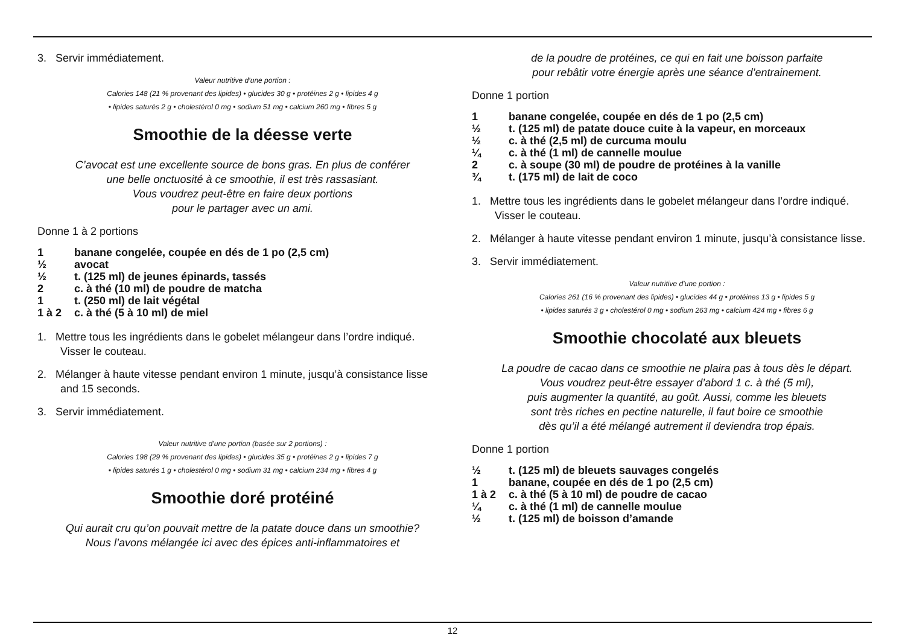3. Servir immédiatement.
Valeur nutritive d’une portion :
Calories 148 (21 % provenant des lipides) • glucides 30 g • protéines 2 g • lipides 4 g
• lipides saturés 2 g • cholestérol 0 mg • sodium 51 mg • calcium 260 mg • fibres 5 g
Smoothie de la déesse verte
C’avocat est une excellente source de bons gras. En plus de conférer
une belle onctuosité à ce smoothie, il est très rassasiant.
Vous voudrez peut-être en faire deux portions
pour le partager avec un ami.
Donne 1 à 2 portions
1 banane congelée, coupée en dés de 1 po (2,5 cm)
½ avocat
½ t. (125 ml) de jeunes épinards, tassés
2 c. à thé (10 ml) de poudre de matcha
1 t. (250 ml) de lait végétal
1 à 2 c. à thé (5 à 10 ml) de miel
1. Mettre tous les ingrédients dans le gobelet mélangeur dans l’ordre indiqué. Visser le couteau.
2. Mélanger à haute vitesse pendant environ 1 minute, jusqu’à consistance lisse and 15 seconds.
3. Servir immédiatement.
Valeur nutritive d’une portion (basée sur 2 portions) :
Calories 198 (29 % provenant des lipides) • glucides 35 g • protéines 2 g • lipides 7 g
• lipides saturés 1 g • cholestérol 0 mg • sodium 31 mg • calcium 234 mg • fibres 4 g
Smoothie doré protéiné
Qui aurait cru qu’on pouvait mettre de la patate douce dans un smoothie?
Nous l’avons mélangée ici avec des épices anti-inflammatoires et
de la poudre de protéines, ce qui en fait une boisson parfaite
pour rebâtir votre énergie après une séance d’entrainement.
Donne 1 portion
1 banane congelée, coupée en dés de 1 po (2,5 cm)
½ t. (125 ml) de patate douce cuite à la vapeur, en morceaux
½ c. à thé (2,5 ml) de curcuma moulu
¼ c. à thé (1 ml) de cannelle moulue
2 c. à soupe (30 ml) de poudre de protéines à la vanille
¾ t. (175 ml) de lait de coco
1. Mettre tous les ingrédients dans le gobelet mélangeur dans l’ordre indiqué. Visser le couteau.
2. Mélanger à haute vitesse pendant environ 1 minute, jusqu’à consistance lisse.
3. Servir immédiatement.
Valeur nutritive d’une portion :
Calories 261 (16 % provenant des lipides) • glucides 44 g • protéines 13 g • lipides 5 g
• lipides saturés 3 g • cholestérol 0 mg • sodium 263 mg • calcium 424 mg • fibres 6 g
Smoothie chocolaté aux bleuets
La poudre de cacao dans ce smoothie ne plaira pas à tous dès le départ.
Vous voudrez peut-être essayer d’abord 1 c. à thé (5 ml),
puis augmenter la quantité, au goût. Aussi, comme les bleuets
sont très riches en pectine naturelle, il faut boire ce smoothie
dès qu’il a été mélangé autrement il deviendra trop épais.
Donne 1 portion
½ t. (125 ml) de bleuets sauvages congelés
1 banane, coupée en dés de 1 po (2,5 cm)
1 à 2 c. à thé (5 à 10 ml) de poudre de cacao
¼ c. à thé (1 ml) de cannelle moulue
½ t. (125 ml) de boisson d’amande
12